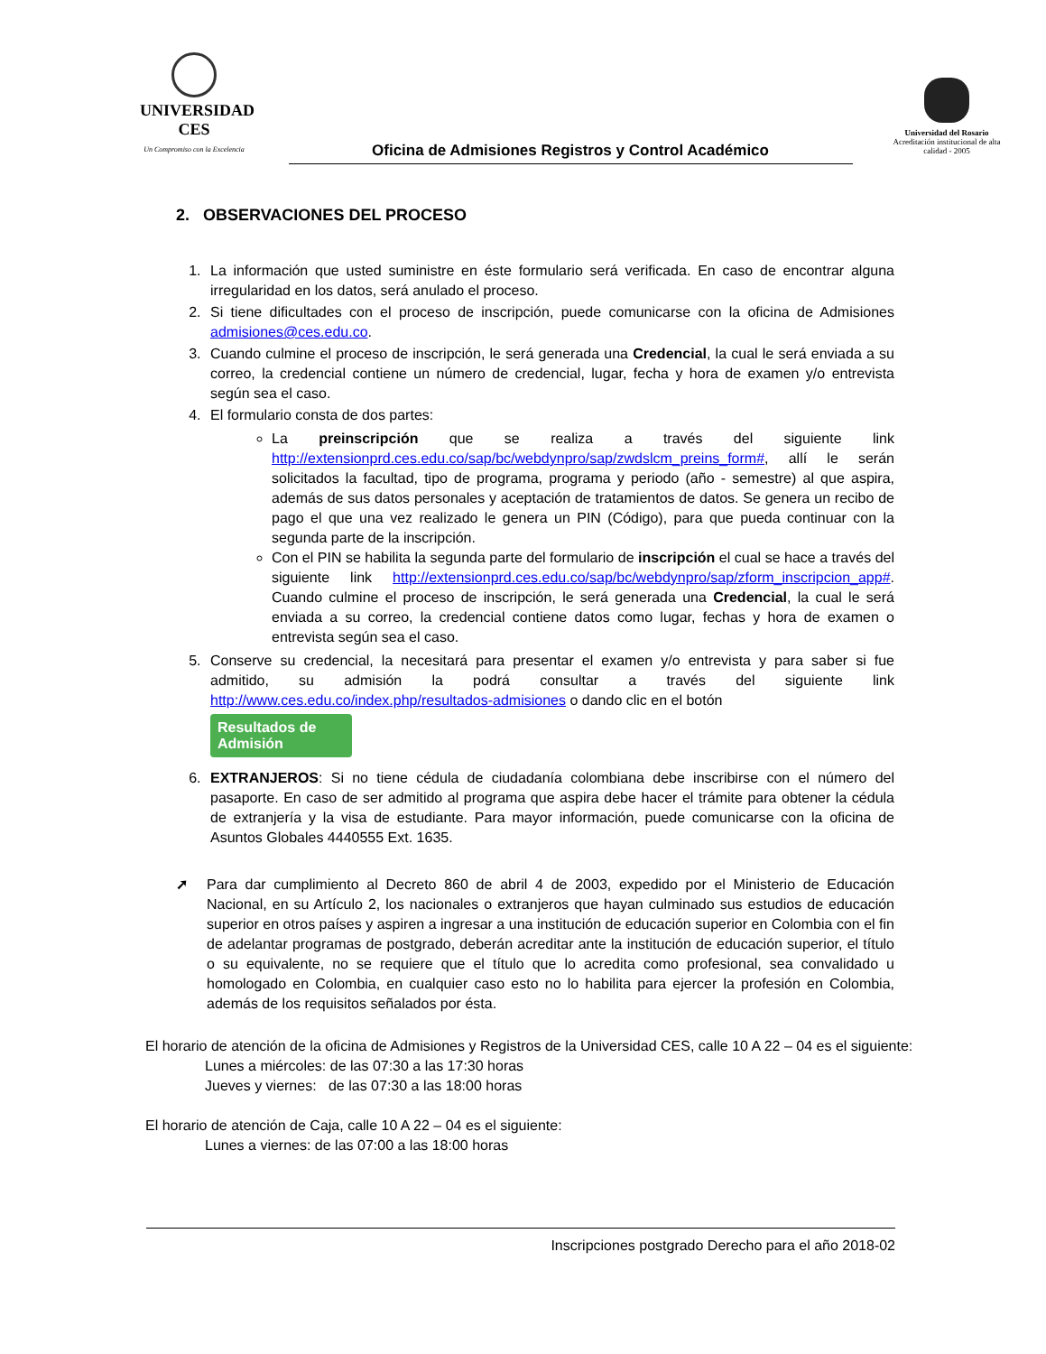UNIVERSIDAD CES
Un Compromiso con la Excelencia
Oficina de Admisiones Registros y Control Académico
Universidad del Rosario
Acreditación institucional de alta calidad - 2005
2. OBSERVACIONES DEL PROCESO
1. La información que usted suministre en éste formulario será verificada. En caso de encontrar alguna irregularidad en los datos, será anulado el proceso.
2. Si tiene dificultades con el proceso de inscripción, puede comunicarse con la oficina de Admisiones admisiones@ces.edu.co.
3. Cuando culmine el proceso de inscripción, le será generada una Credencial, la cual le será enviada a su correo, la credencial contiene un número de credencial, lugar, fecha y hora de examen y/o entrevista según sea el caso.
4. El formulario consta de dos partes:
La preinscripción que se realiza a través del siguiente link http://extensionprd.ces.edu.co/sap/bc/webdynpro/sap/zwdslcm_preins_form#, allí le serán solicitados la facultad, tipo de programa, programa y periodo (año - semestre) al que aspira, además de sus datos personales y aceptación de tratamientos de datos. Se genera un recibo de pago el que una vez realizado le genera un PIN (Código), para que pueda continuar con la segunda parte de la inscripción.
Con el PIN se habilita la segunda parte del formulario de inscripción el cual se hace a través del siguiente link http://extensionprd.ces.edu.co/sap/bc/webdynpro/sap/zform_inscripcion_app#. Cuando culmine el proceso de inscripción, le será generada una Credencial, la cual le será enviada a su correo, la credencial contiene datos como lugar, fechas y hora de examen o entrevista según sea el caso.
5. Conserve su credencial, la necesitará para presentar el examen y/o entrevista y para saber si fue admitido, su admisión la podrá consultar a través del siguiente link http://www.ces.edu.co/index.php/resultados-admisiones o dando clic en el botón
Resultados de
Admisión
6. EXTRANJEROS: Si no tiene cédula de ciudadanía colombiana debe inscribirse con el número del pasaporte. En caso de ser admitido al programa que aspira debe hacer el trámite para obtener la cédula de extranjería y la visa de estudiante. Para mayor información, puede comunicarse con la oficina de Asuntos Globales 4440555 Ext. 1635.
➚ Para dar cumplimiento al Decreto 860 de abril 4 de 2003, expedido por el Ministerio de Educación Nacional, en su Artículo 2, los nacionales o extranjeros que hayan culminado sus estudios de educación superior en otros países y aspiren a ingresar a una institución de educación superior en Colombia con el fin de adelantar programas de postgrado, deberán acreditar ante la institución de educación superior, el título o su equivalente, no se requiere que el título que lo acredita como profesional, sea convalidado u homologado en Colombia, en cualquier caso esto no lo habilita para ejercer la profesión en Colombia, además de los requisitos señalados por ésta.
El horario de atención de la oficina de Admisiones y Registros de la Universidad CES, calle 10 A 22 – 04 es el siguiente:
Lunes a miércoles: de las 07:30 a las 17:30 horas
Jueves y viernes: de las 07:30 a las 18:00 horas
El horario de atención de Caja, calle 10 A 22 – 04 es el siguiente:
Lunes a viernes: de las 07:00 a las 18:00 horas
Inscripciones postgrado Derecho para el año 2018-02